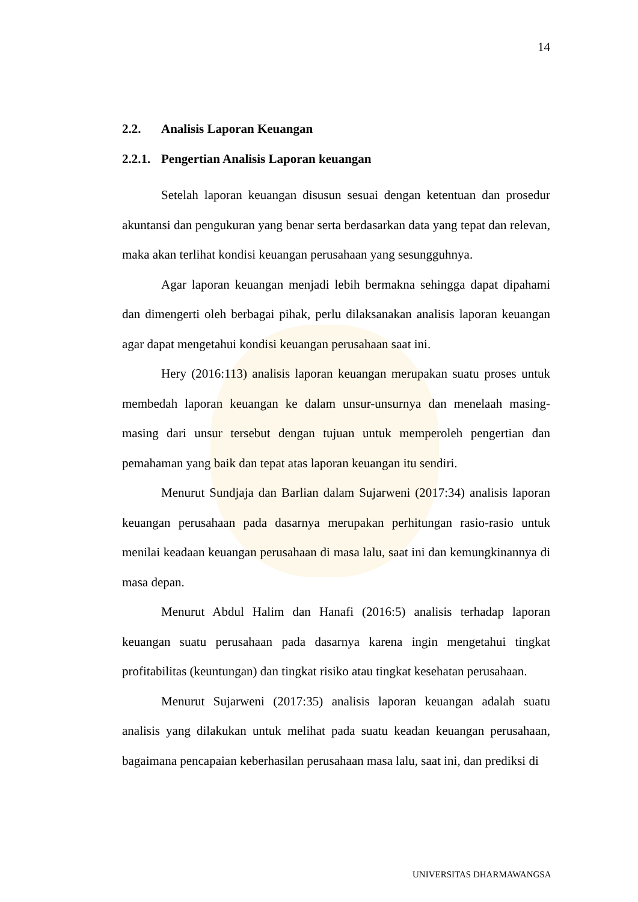14
2.2. Analisis Laporan Keuangan
2.2.1. Pengertian Analisis Laporan keuangan
Setelah laporan keuangan disusun sesuai dengan ketentuan dan prosedur akuntansi dan pengukuran yang benar serta berdasarkan data yang tepat dan relevan, maka akan terlihat kondisi keuangan perusahaan yang sesungguhnya.
Agar laporan keuangan menjadi lebih bermakna sehingga dapat dipahami dan dimengerti oleh berbagai pihak, perlu dilaksanakan analisis laporan keuangan agar dapat mengetahui kondisi keuangan perusahaan saat ini.
Hery (2016:113) analisis laporan keuangan merupakan suatu proses untuk membedah laporan keuangan ke dalam unsur-unsurnya dan menelaah masing-masing dari unsur tersebut dengan tujuan untuk memperoleh pengertian dan pemahaman yang baik dan tepat atas laporan keuangan itu sendiri.
Menurut Sundjaja dan Barlian dalam Sujarweni (2017:34) analisis laporan keuangan perusahaan pada dasarnya merupakan perhitungan rasio-rasio untuk menilai keadaan keuangan perusahaan di masa lalu, saat ini dan kemungkinannya di masa depan.
Menurut Abdul Halim dan Hanafi (2016:5) analisis terhadap laporan keuangan suatu perusahaan pada dasarnya karena ingin mengetahui tingkat profitabilitas (keuntungan) dan tingkat risiko atau tingkat kesehatan perusahaan.
Menurut Sujarweni (2017:35) analisis laporan keuangan adalah suatu analisis yang dilakukan untuk melihat pada suatu keadan keuangan perusahaan, bagaimana pencapaian keberhasilan perusahaan masa lalu, saat ini, dan prediksi di
UNIVERSITAS DHARMAWANGSA